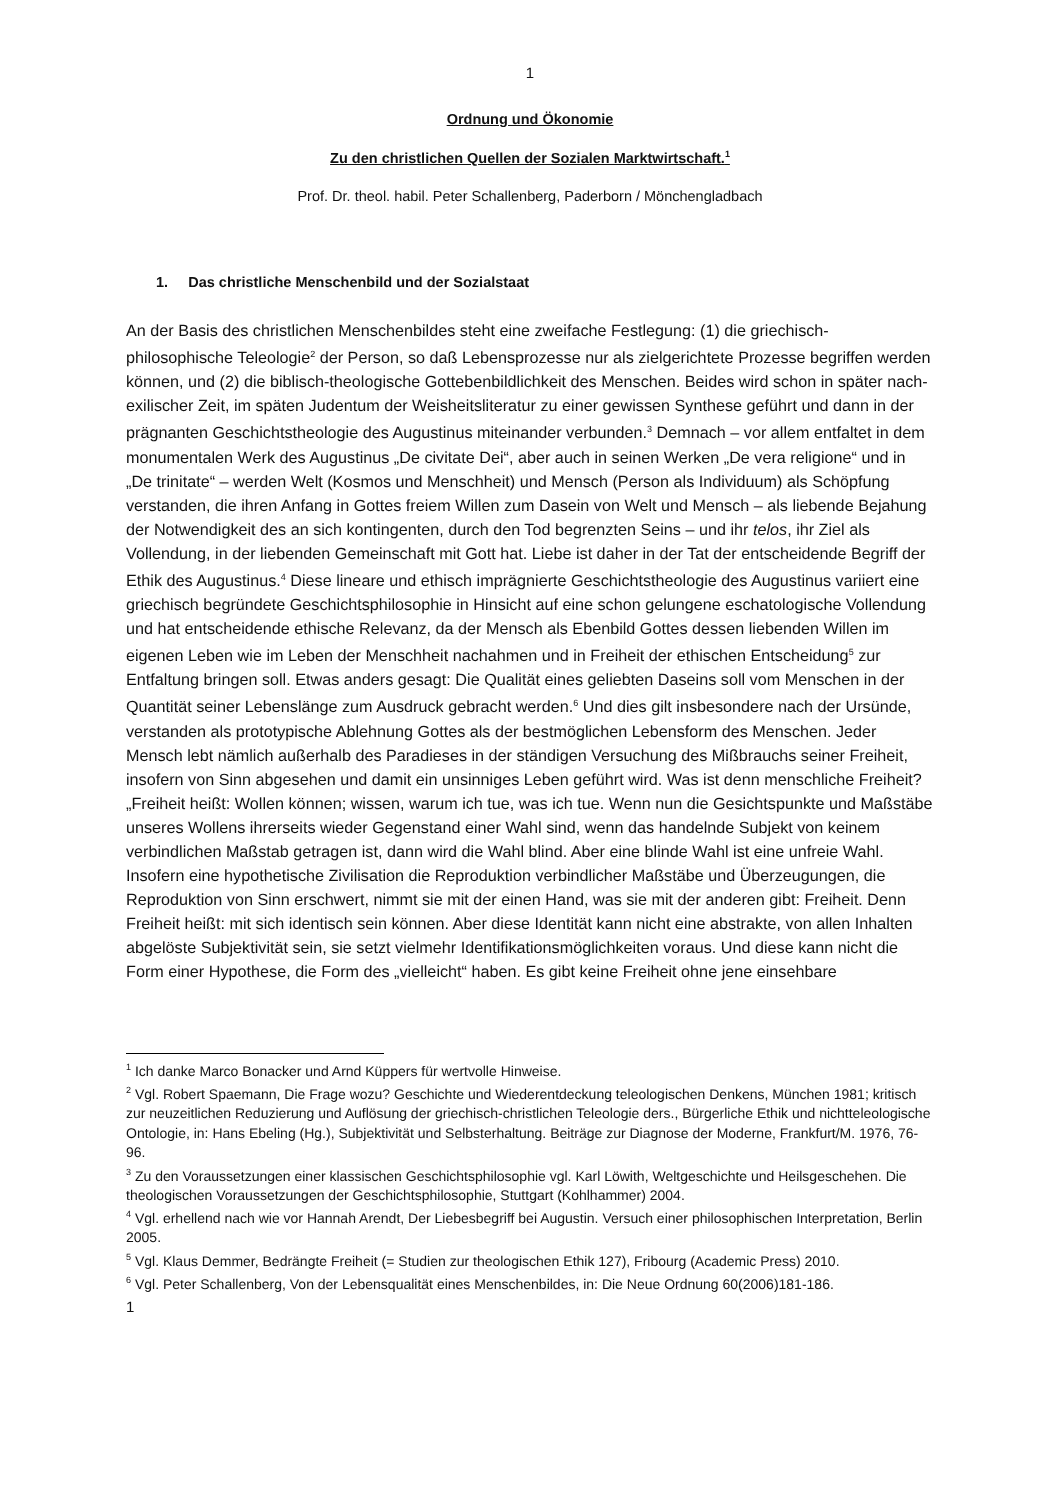1
Ordnung und Ökonomie
Zu den christlichen Quellen der Sozialen Marktwirtschaft.<sup>1</sup>
Prof. Dr. theol. habil. Peter Schallenberg, Paderborn / Mönchengladbach
1. Das christliche Menschenbild und der Sozialstaat
An der Basis des christlichen Menschenbildes steht eine zweifache Festlegung: (1) die griechisch-philosophische Teleologie<sup>2</sup> der Person, so daß Lebensprozesse nur als zielgerichtete Prozesse begriffen werden können, und (2) die biblisch-theologische Gottebenbildlichkeit des Menschen. Beides wird schon in später nach-exilischer Zeit, im späten Judentum der Weisheitsliteratur zu einer gewissen Synthese geführt und dann in der prägnanten Geschichtstheologie des Augustinus miteinander verbunden.<sup>3</sup> Demnach – vor allem entfaltet in dem monumentalen Werk des Augustinus „De civitate Dei“, aber auch in seinen Werken „De vera religione“ und in „De trinitate“ – werden Welt (Kosmos und Menschheit) und Mensch (Person als Individuum) als Schöpfung verstanden, die ihren Anfang in Gottes freiem Willen zum Dasein von Welt und Mensch – als liebende Bejahung der Notwendigkeit des an sich kontingenten, durch den Tod begrenzten Seins – und ihr telos, ihr Ziel als Vollendung, in der liebenden Gemeinschaft mit Gott hat. Liebe ist daher in der Tat der entscheidende Begriff der Ethik des Augustinus.<sup>4</sup> Diese lineare und ethisch imprägnierte Geschichtstheologie des Augustinus variiert eine griechisch begründete Geschichtsphilosophie in Hinsicht auf eine schon gelungene eschatologische Vollendung und hat entscheidende ethische Relevanz, da der Mensch als Ebenbild Gottes dessen liebenden Willen im eigenen Leben wie im Leben der Menschheit nachahmen und in Freiheit der ethischen Entscheidung<sup>5</sup> zur Entfaltung bringen soll. Etwas anders gesagt: Die Qualität eines geliebten Daseins soll vom Menschen in der Quantität seiner Lebenslänge zum Ausdruck gebracht werden.<sup>6</sup> Und dies gilt insbesondere nach der Ursünde, verstanden als prototypische Ablehnung Gottes als der bestmöglichen Lebensform des Menschen. Jeder Mensch lebt nämlich außerhalb des Paradieses in der ständigen Versuchung des Mißbrauchs seiner Freiheit, insofern von Sinn abgesehen und damit ein unsinniges Leben geführt wird. Was ist denn menschliche Freiheit? „Freiheit heißt: Wollen können; wissen, warum ich tue, was ich tue. Wenn nun die Gesichtspunkte und Maßstäbe unseres Wollens ihrerseits wieder Gegenstand einer Wahl sind, wenn das handelnde Subjekt von keinem verbindlichen Maßstab getragen ist, dann wird die Wahl blind. Aber eine blinde Wahl ist eine unfreie Wahl. Insofern eine hypothetische Zivilisation die Reproduktion verbindlicher Maßstäbe und Überzeugungen, die Reproduktion von Sinn erschwert, nimmt sie mit der einen Hand, was sie mit der anderen gibt: Freiheit. Denn Freiheit heißt: mit sich identisch sein können. Aber diese Identität kann nicht eine abstrakte, von allen Inhalten abgelöste Subjektivität sein, sie setzt vielmehr Identifikationsmöglichkeiten voraus. Und diese kann nicht die Form einer Hypothese, die Form des „vielleicht“ haben. Es gibt keine Freiheit ohne jene einsehbare
<sup>1</sup> Ich danke Marco Bonacker und Arnd Küppers für wertvolle Hinweise.
<sup>2</sup> Vgl. Robert Spaemann, Die Frage wozu? Geschichte und Wiederentdeckung teleologischen Denkens, München 1981; kritisch zur neuzeitlichen Reduzierung und Auflösung der griechisch-christlichen Teleologie ders., Bürgerliche Ethik und nichtteleologische Ontologie, in: Hans Ebeling (Hg.), Subjektivität und Selbsterhaltung. Beiträge zur Diagnose der Moderne, Frankfurt/M. 1976, 76-96.
<sup>3</sup> Zu den Voraussetzungen einer klassischen Geschichtsphilosophie vgl. Karl Löwith, Weltgeschichte und Heilsgeschehen. Die theologischen Voraussetzungen der Geschichtsphilosophie, Stuttgart (Kohlhammer) 2004.
<sup>4</sup> Vgl. erhellend nach wie vor Hannah Arendt, Der Liebesbegriff bei Augustin. Versuch einer philosophischen Interpretation, Berlin 2005.
<sup>5</sup> Vgl. Klaus Demmer, Bedrängte Freiheit (= Studien zur theologischen Ethik 127), Fribourg (Academic Press) 2010.
<sup>6</sup> Vgl. Peter Schallenberg, Von der Lebensqualität eines Menschenbildes, in: Die Neue Ordnung 60(2006)181-186.
1